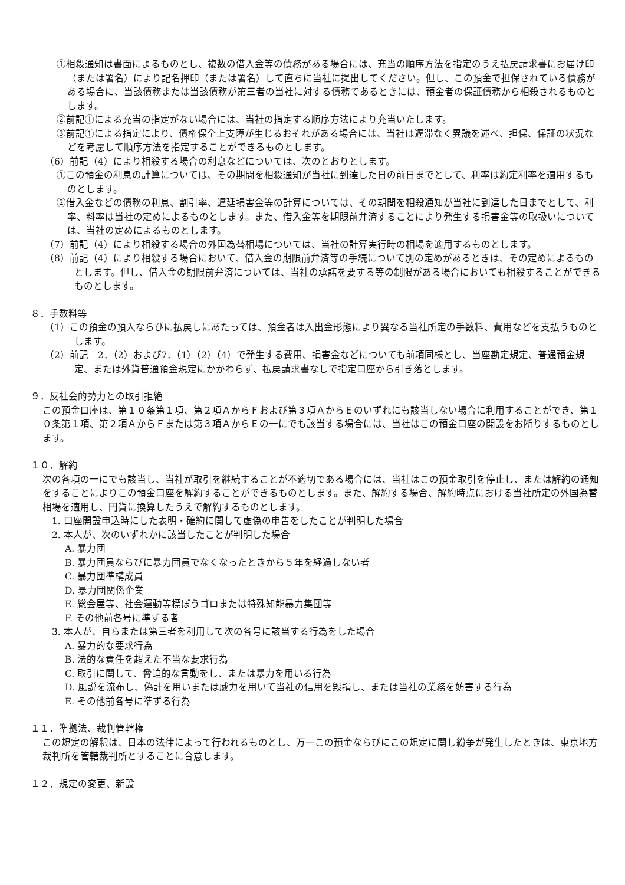①相殺通知は書面によるものとし、複数の借入金等の債務がある場合には、充当の順序方法を指定のうえ払戻請求書にお届け印（または署名）により記名押印（または署名）して直ちに当社に提出してください。但し、この預金で担保されている債務がある場合に、当該債務または当該債務が第三者の当社に対する債務であるときには、預金者の保証債務から相殺されるものとします。
②前記①による充当の指定がない場合には、当社の指定する順序方法により充当いたします。
③前記①による指定により、債権保全上支障が生じるおそれがある場合には、当社は遅滞なく異議を述べ、担保、保証の状況などを考慮して順序方法を指定することができるものとします。
（6）前記（4）により相殺する場合の利息などについては、次のとおりとします。
①この預金の利息の計算については、その期間を相殺通知が当社に到達した日の前日までとして、利率は約定利率を適用するものとします。
②借入金などの債務の利息、割引率、遅延損害金等の計算については、その期間を相殺通知が当社に到達した日までとして、利率、料率は当社の定めによるものとします。また、借入金等を期限前弁済することにより発生する損害金等の取扱いについては、当社の定めによるものとします。
（7）前記（4）により相殺する場合の外国為替相場については、当社の計算実行時の相場を適用するものとします。
（8）前記（4）により相殺する場合において、借入金の期限前弁済等の手続について別の定めがあるときは、その定めによるものとします。但し、借入金の期限前弁済については、当社の承諾を要する等の制限がある場合においても相殺することができるものとします。
８．手数料等
（1）この預金の預入ならびに払戻しにあたっては、預金者は入出金形態により異なる当社所定の手数料、費用などを支払うものとします。
（2）前記　2．（2）および7．（1）（2）（4）で発生する費用、損害金などについても前項同様とし、当座勘定規定、普通預金規定、または外貨普通預金規定にかかわらず、払戻請求書なしで指定口座から引き落とします。
９．反社会的勢力との取引拒絶
この預金口座は、第１０条第１項、第２項ＡからＦおよび第３項ＡからＥのいずれにも該当しない場合に利用することができ、第１０条第１項、第２項ＡからＦまたは第３項ＡからＥの一にでも該当する場合には、当社はこの預金口座の開設をお断りするものとします。
１０．解約
次の各項の一にでも該当し、当社が取引を継続することが不適切である場合には、当社はこの預金取引を停止し、または解約の通知をすることによりこの預金口座を解約することができるものとします。また、解約する場合、解約時点における当社所定の外国為替相場を適用し、円貨に換算したうえで解約するものとします。
1. 口座開設申込時にした表明・確約に関して虚偽の申告をしたことが判明した場合
2. 本人が、次のいずれかに該当したことが判明した場合
A. 暴力団
B. 暴力団員ならびに暴力団員でなくなったときから５年を経過しない者
C. 暴力団準構成員
D. 暴力団関係企業
E. 総会屋等、社会運動等標ぼうゴロまたは特殊知能暴力集団等
F. その他前各号に準ずる者
3. 本人が、自らまたは第三者を利用して次の各号に該当する行為をした場合
A. 暴力的な要求行為
B. 法的な責任を超えた不当な要求行為
C. 取引に関して、脅迫的な言動をし、または暴力を用いる行為
D. 風説を流布し、偽計を用いまたは威力を用いて当社の信用を毀損し、または当社の業務を妨害する行為
E. その他前各号に準ずる行為
１１．準拠法、裁判管轄権
この規定の解釈は、日本の法律によって行われるものとし、万一この預金ならびにこの規定に関し紛争が発生したときは、東京地方裁判所を管轄裁判所とすることに合意します。
１２．規定の変更、新設